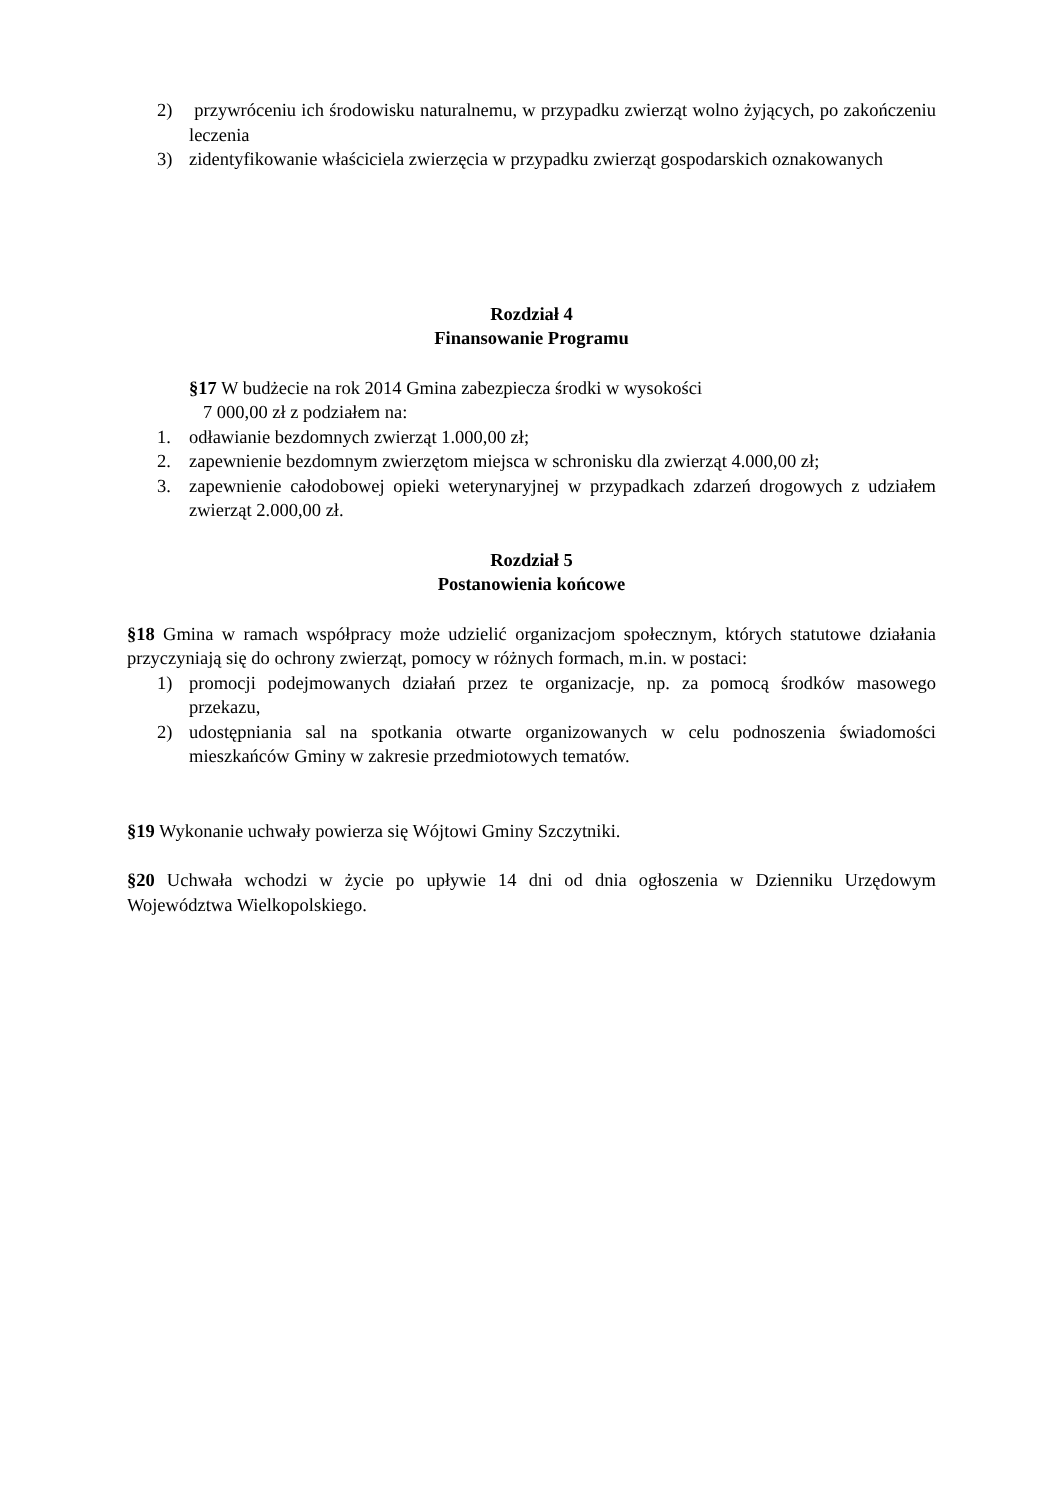2) przywróceniu ich środowisku naturalnemu, w przypadku zwierząt wolno żyjących, po zakończeniu leczenia
3) zidentyfikowanie właściciela zwierzęcia w przypadku zwierząt gospodarskich oznakowanych
Rozdział 4
Finansowanie Programu
§17 W budżecie na rok 2014 Gmina zabezpiecza środki w wysokości
7 000,00 zł z podziałem na:
1. odławianie bezdomnych zwierząt 1.000,00 zł;
2. zapewnienie bezdomnym zwierzętom miejsca w schronisku dla zwierząt 4.000,00 zł;
3. zapewnienie całodobowej opieki weterynaryjnej w przypadkach zdarzeń drogowych z udziałem zwierząt 2.000,00 zł.
Rozdział 5
Postanowienia końcowe
§18 Gmina w ramach współpracy może udzielić organizacjom społecznym, których statutowe działania przyczyniają się do ochrony zwierząt, pomocy w różnych formach, m.in. w postaci:
1) promocji podejmowanych działań przez te organizacje, np. za pomocą środków masowego przekazu,
2) udostępniania sal na spotkania otwarte organizowanych w celu podnoszenia świadomości mieszkańców Gminy w zakresie przedmiotowych tematów.
§19 Wykonanie uchwały powierza się Wójtowi Gminy Szczytniki.
§20 Uchwała wchodzi w życie po upływie 14 dni od dnia ogłoszenia w Dzienniku Urzędowym Województwa Wielkopolskiego.